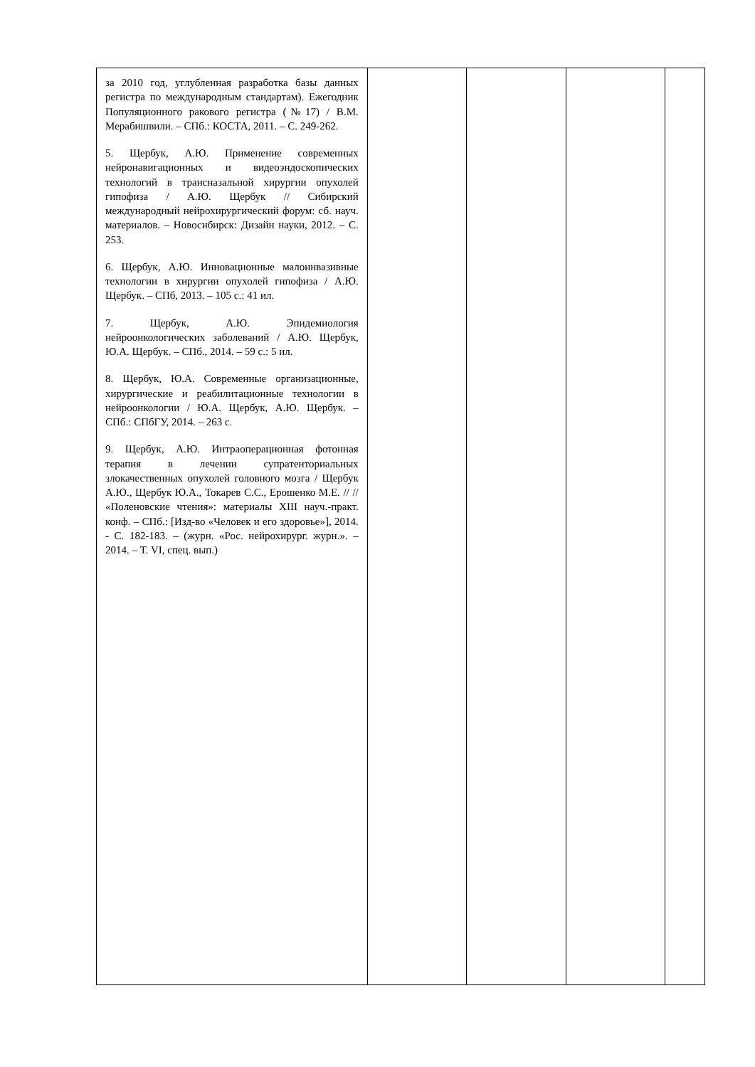| за 2010 год, углубленная разработка базы данных регистра по международным стандартам). Ежегодник Популяционного ракового регистра (№17) / В.М. Мерабишвили. – СПб.: КОСТА, 2011. – С. 249-262. 5. Щербук, А.Ю. Применение современных нейронавигационных и видеоэндоскопических технологий в трансназальной хирургии опухолей гипофиза / А.Ю. Щербук // Сибирский международный нейрохирургический форум: сб. науч. материалов. – Новосибирск: Дизайн науки, 2012. – С. 253. 6. Щербук, А.Ю. Инновационные малоинвазивные технологии в хирургии опухолей гипофиза / А.Ю. Щербук. – СПб, 2013. – 105 с.: 41 ил. 7. Щербук, А.Ю. Эпидемиология нейроонкологических заболеваний / А.Ю. Щербук, Ю.А. Щербук. – СПб., 2014. – 59 с.: 5 ил. 8. Щербук, Ю.А. Современные организационные, хирургические и реабилитационные технологии в нейроонкологии / Ю.А. Щербук, А.Ю. Щербук. – СПб.: СПбГУ, 2014. – 263 с. 9. Щербук, А.Ю. Интраоперационная фотонная терапия в лечении супратенториальных злокачественных опухолей головного мозга / Щербук А.Ю., Щербук Ю.А., Токарев С.С., Ерошенко М.Е. // // «Поленовские чтения»: материалы XIII науч.-практ. конф. – СПб.: [Изд-во «Человек и его здоровье»], 2014. - С. 182-183. – (журн. «Рос. нейрохирург. журн.». – 2014. – Т. VI, спец. вып.) | | | | |